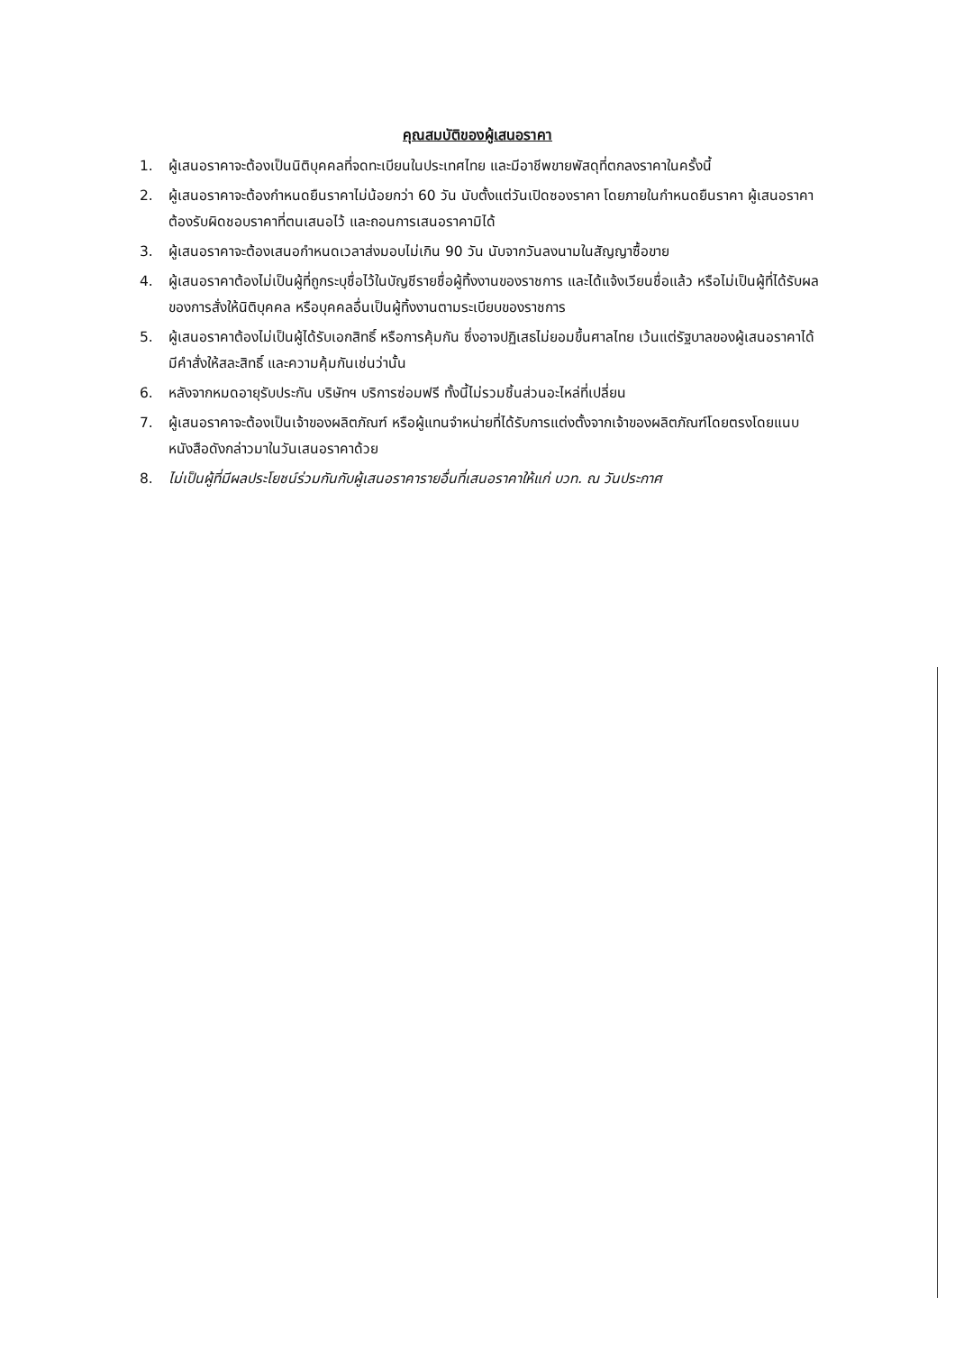คุณสมบัติของผู้เสนอราคา
1. ผู้เสนอราคาจะต้องเป็นนิติบุคคลที่จดทะเบียนในประเทศไทย และมีอาชีพขายพัสดุที่ตกลงราคาในครั้งนี้
2. ผู้เสนอราคาจะต้องกำหนดยืนราคาไม่น้อยกว่า 60 วัน นับตั้งแต่วันเปิดซองราคา โดยภายในกำหนดยืนราคา ผู้เสนอราคาต้องรับผิดชอบราคาที่ตนเสนอไว้ และถอนการเสนอราคามิได้
3. ผู้เสนอราคาจะต้องเสนอกำหนดเวลาส่งมอบไม่เกิน 90 วัน นับจากวันลงนามในสัญญาซื้อขาย
4. ผู้เสนอราคาต้องไม่เป็นผู้ที่ถูกระบุชื่อไว้ในบัญชีรายชื่อผู้ทิ้งงานของราชการ และได้แจ้งเวียนชื่อแล้ว หรือไม่เป็นผู้ที่ได้รับผลของการสั่งให้นิติบุคคล หรือบุคคลอื่นเป็นผู้ทิ้งงานตามระเบียบของราชการ
5. ผู้เสนอราคาต้องไม่เป็นผู้ได้รับเอกสิทธิ์ หรือการคุ้มกัน ซึ่งอาจปฏิเสธไม่ยอมขึ้นศาลไทย เว้นแต่รัฐบาลของผู้เสนอราคาได้มีคำสั่งให้สละสิทธิ์ และความคุ้มกันเช่นว่านั้น
6. หลังจากหมดอายุรับประกัน บริษัทฯ บริการซ่อมฟรี ทั้งนี้ไม่รวมชิ้นส่วนอะไหล่ที่เปลี่ยน
7. ผู้เสนอราคาจะต้องเป็นเจ้าของผลิตภัณฑ์ หรือผู้แทนจำหน่ายที่ได้รับการแต่งตั้งจากเจ้าของผลิตภัณฑ์โดยตรงโดยแนบหนังสือดังกล่าวมาในวันเสนอราคาด้วย
8. ไม่เป็นผู้ที่มีผลประโยชน์ร่วมกันกับผู้เสนอราคารายอื่นที่เสนอราคาให้แก่ บวท. ณ วันประกาศ